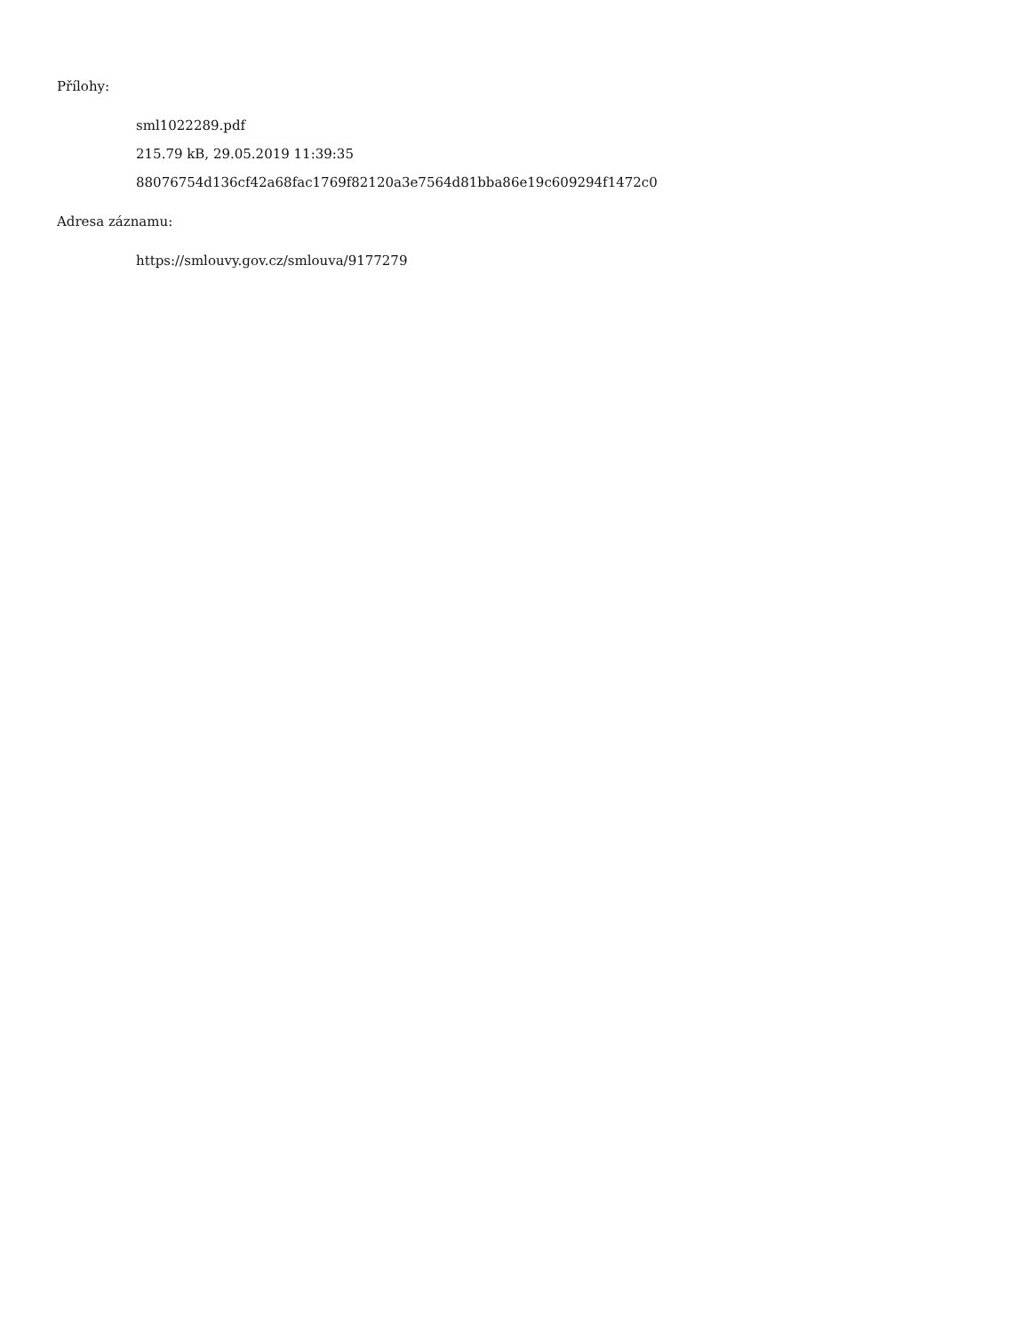Přílohy:
sml1022289.pdf
215.79 kB, 29.05.2019 11:39:35
88076754d136cf42a68fac1769f82120a3e7564d81bba86e19c609294f1472c0
Adresa záznamu:
https://smlouvy.gov.cz/smlouva/9177279